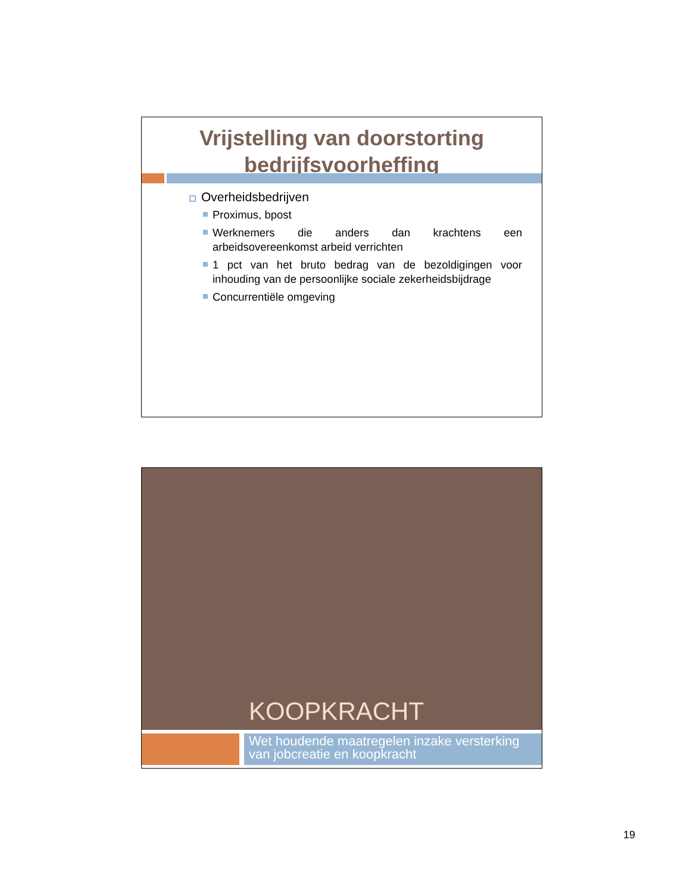Vrijstelling van doorstorting
bedrijfsvoorheffing
Overheidsbedrijven
Proximus, bpost
Werknemers die anders dan krachtens een arbeidsovereenkomst arbeid verrichten
1 pct van het bruto bedrag van de bezoldigingen voor inhouding van de persoonlijke sociale zekerheidsbijdrage
Concurrentiële omgeving
KOOPKRACHT
Wet houdende maatregelen inzake versterking van jobcreatie en koopkracht
19